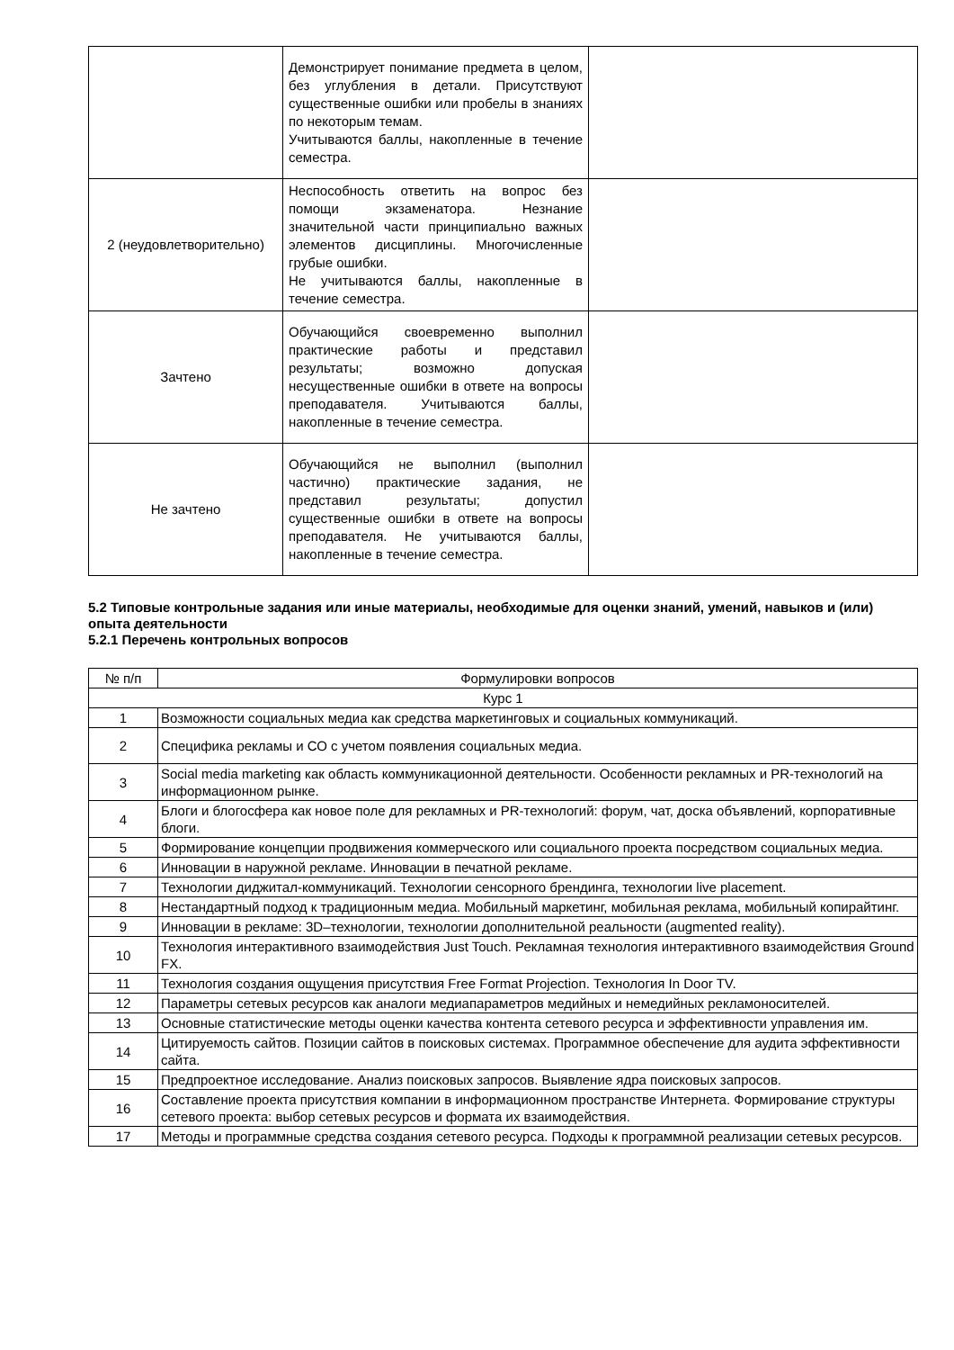| | Демонстрирует понимание предмета в целом, без углубления в детали. Присутствуют существенные ошибки или пробелы в знаниях по некоторым темам. Учитываются баллы, накопленные в течение семестра. | |
| 2 (неудовлетворительно) | Неспособность ответить на вопрос без помощи экзаменатора. Незнание значительной части принципиально важных элементов дисциплины. Многочисленные грубые ошибки. Не учитываются баллы, накопленные в течение семестра. | |
| Зачтено | Обучающийся своевременно выполнил практические работы и представил результаты; возможно допуская несущественные ошибки в ответе на вопросы преподавателя. Учитываются баллы, накопленные в течение семестра. | |
| Не зачтено | Обучающийся не выполнил (выполнил частично) практические задания, не представил результаты; допустил существенные ошибки в ответе на вопросы преподавателя. Не учитываются баллы, накопленные в течение семестра. | |
5.2 Типовые контрольные задания или иные материалы, необходимые для оценки знаний, умений, навыков и (или) опыта деятельности
5.2.1 Перечень контрольных вопросов
| № п/п | Формулировки вопросов |
| --- | --- |
| Курс 1 | |
| 1 | Возможности социальных медиа как средства маркетинговых и социальных коммуникаций. |
| 2 | Специфика рекламы и СО с учетом появления социальных медиа. |
| 3 | Social media marketing как область коммуникационной деятельности. Особенности рекламных и PR-технологий на информационном рынке. |
| 4 | Блоги и блогосфера как новое поле для рекламных и PR-технологий: форум, чат, доска объявлений, корпоративные блоги. |
| 5 | Формирование концепции продвижения коммерческого или социального проекта посредством социальных медиа. |
| 6 | Инновации в наружной рекламе. Инновации в печатной рекламе. |
| 7 | Технологии диджитал-коммуникаций. Технологии сенсорного брендинга, технологии live placement. |
| 8 | Нестандартный подход к традиционным медиа. Мобильный маркетинг, мобильная реклама, мобильный копирайтинг. |
| 9 | Инновации в рекламе: 3D–технологии, технологии дополнительной реальности (augmented reality). |
| 10 | Технология интерактивного взаимодействия Just Touch. Рекламная технология интерактивного взаимодействия Ground FX. |
| 11 | Технология создания ощущения присутствия Free Format Projection. Технология In Door TV. |
| 12 | Параметры сетевых ресурсов как аналоги медиапараметров медийных и немедийных рекламоносителей. |
| 13 | Основные статистические методы оценки качества контента сетевого ресурса и эффективности управления им. |
| 14 | Цитируемость сайтов. Позиции сайтов в поисковых системах. Программное обеспечение для аудита эффективности сайта. |
| 15 | Предпроектное исследование. Анализ поисковых запросов. Выявление ядра поисковых запросов. |
| 16 | Составление проекта присутствия компании в информационном пространстве Интернета. Формирование структуры сетевого проекта: выбор сетевых ресурсов и формата их взаимодействия. |
| 17 | Методы и программные средства создания сетевого ресурса. Подходы к программной реализации сетевых ресурсов. |